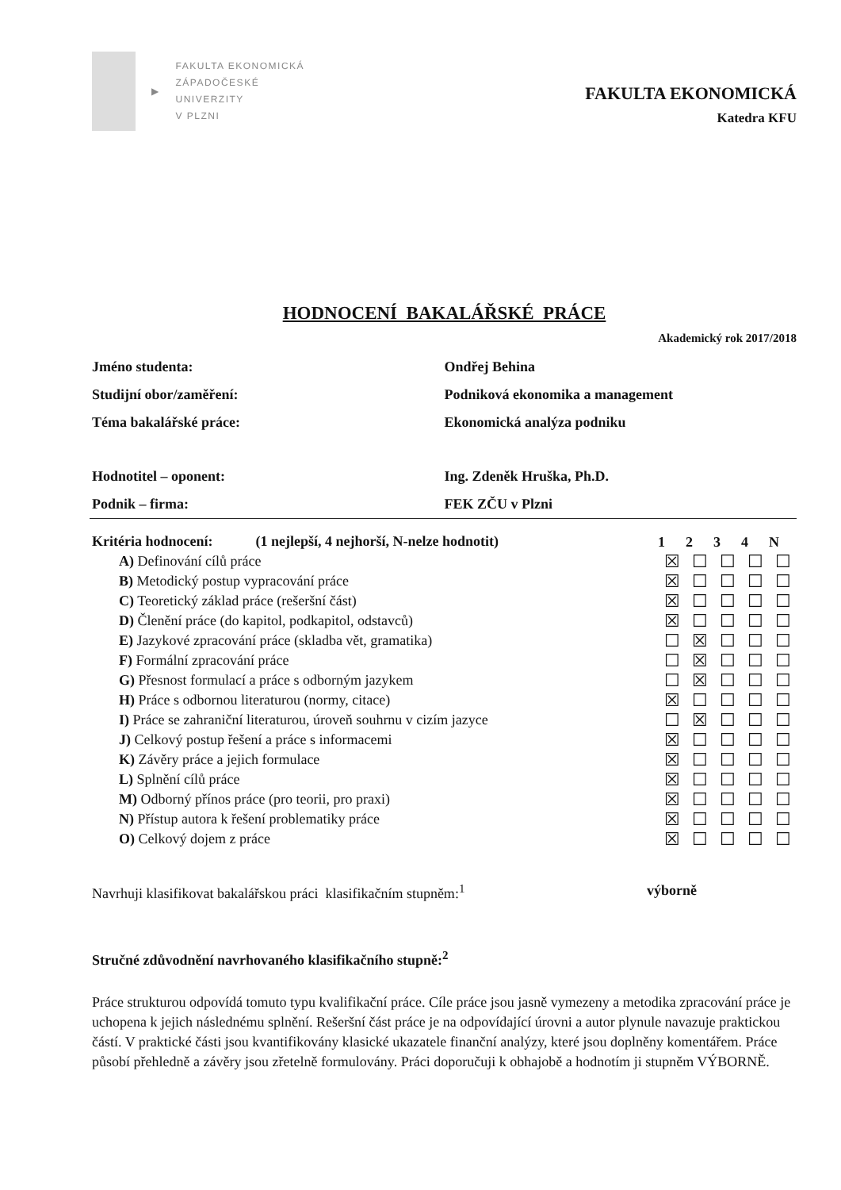▶
FAKULTA EKONOMICKÁ
ZÁPADOČESKÉ
UNIVERZITY
V PLZNI
FAKULTA EKONOMICKÁ
Katedra KFU
HODNOCENÍ BAKALÁŘSKÉ PRÁCE
Akademický rok 2017/2018
| Jméno studenta: | Ondřej Behina |
| Studijní obor/zaměření: | Podniková ekonomika a management |
| Téma bakalářské práce: | Ekonomická analýza podniku |
| Hodnotitel – oponent: | Ing. Zdeněk Hruška, Ph.D. |
| Podnik – firma: | FEK ZČU v Plzni |
| Kritéria hodnocení: (1 nejlepší, 4 nejhorší, N-nelze hodnotit) | 1 | 2 | 3 | 4 | N |
| --- | --- | --- | --- | --- | --- |
| A) Definování cílů práce | ☒ | ☐ | ☐ | ☐ | ☐ |
| B) Metodický postup vypracování práce | ☒ | ☐ | ☐ | ☐ | ☐ |
| C) Teoretický základ práce (rešeršní část) | ☒ | ☐ | ☐ | ☐ | ☐ |
| D) Členění práce (do kapitol, podkapitol, odstavců) | ☒ | ☐ | ☐ | ☐ | ☐ |
| E) Jazykové zpracování práce (skladba vět, gramatika) | ☐ | ☒ | ☐ | ☐ | ☐ |
| F) Formální zpracování práce | ☐ | ☒ | ☐ | ☐ | ☐ |
| G) Přesnost formulací a práce s odborným jazykem | ☐ | ☒ | ☐ | ☐ | ☐ |
| H) Práce s odbornou literaturou (normy, citace) | ☒ | ☐ | ☐ | ☐ | ☐ |
| I) Práce se zahraniční literaturou, úroveň souhrnu v cizím jazyce | ☐ | ☒ | ☐ | ☐ | ☐ |
| J) Celkový postup řešení a práce s informacemi | ☒ | ☐ | ☐ | ☐ | ☐ |
| K) Závěry práce a jejich formulace | ☒ | ☐ | ☐ | ☐ | ☐ |
| L) Splnění cílů práce | ☒ | ☐ | ☐ | ☐ | ☐ |
| M) Odborný přínos práce (pro teorii, pro praxi) | ☒ | ☐ | ☐ | ☐ | ☐ |
| N) Přístup autora k řešení problematiky práce | ☒ | ☐ | ☐ | ☐ | ☐ |
| O) Celkový dojem z práce | ☒ | ☐ | ☐ | ☐ | ☐ |
Navrhuji klasifikovat bakalářskou práci klasifikačním stupněm:<sup>1</sup> výborně
Stručné zdůvodnění navrhovaného klasifikačního stupně:<sup>2</sup>
Práce strukturou odpovídá tomuto typu kvalifikační práce. Cíle práce jsou jasně vymezeny a metodika zpracování práce je uchopena k jejich následnému splnění. Rešeršní část práce je na odpovídající úrovni a autor plynule navazuje praktickou částí. V praktické části jsou kvantifikovány klasické ukazatele finanční analýzy, které jsou doplněny komentářem. Práce působí přehledně a závěry jsou zřetelně formulovány. Práci doporučuji k obhajobě a hodnotím ji stupněm VÝBORNĚ.